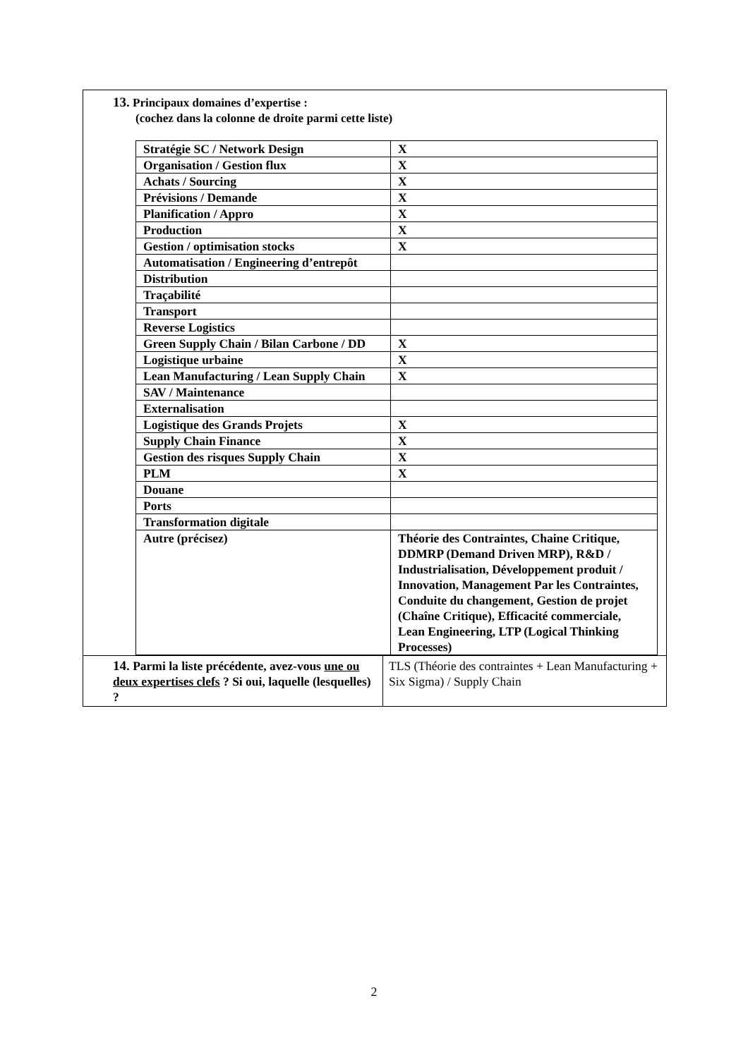13. Principaux domaines d’expertise :
(cochez dans la colonne de droite parmi cette liste)
| Stratégie SC / Network Design | X |
| Organisation / Gestion flux | X |
| Achats / Sourcing | X |
| Prévisions / Demande | X |
| Planification / Appro | X |
| Production | X |
| Gestion / optimisation stocks | X |
| Automatisation / Engineering d’entrepôt | |
| Distribution | |
| Traçabilité | |
| Transport | |
| Reverse Logistics | |
| Green Supply Chain / Bilan Carbone / DD | X |
| Logistique urbaine | X |
| Lean Manufacturing / Lean Supply Chain | X |
| SAV / Maintenance | |
| Externalisation | |
| Logistique des Grands Projets | X |
| Supply Chain Finance | X |
| Gestion des risques Supply Chain | X |
| PLM | X |
| Douane | |
| Ports | |
| Transformation digitale | |
| Autre (précisez) | Théorie des Contraintes, Chaine Critique, DDMRP (Demand Driven MRP), R&D / Industrialisation, Développement produit / Innovation, Management Par les Contraintes, Conduite du changement, Gestion de projet (Chaîne Critique), Efficacité commerciale, Lean Engineering, LTP (Logical Thinking Processes) |
| 14. Parmi la liste précédente, avez-vous une ou deux expertises clefs ? Si oui, laquelle (lesquelles) ? | TLS (Théorie des contraintes + Lean Manufacturing + Six Sigma) / Supply Chain |
2